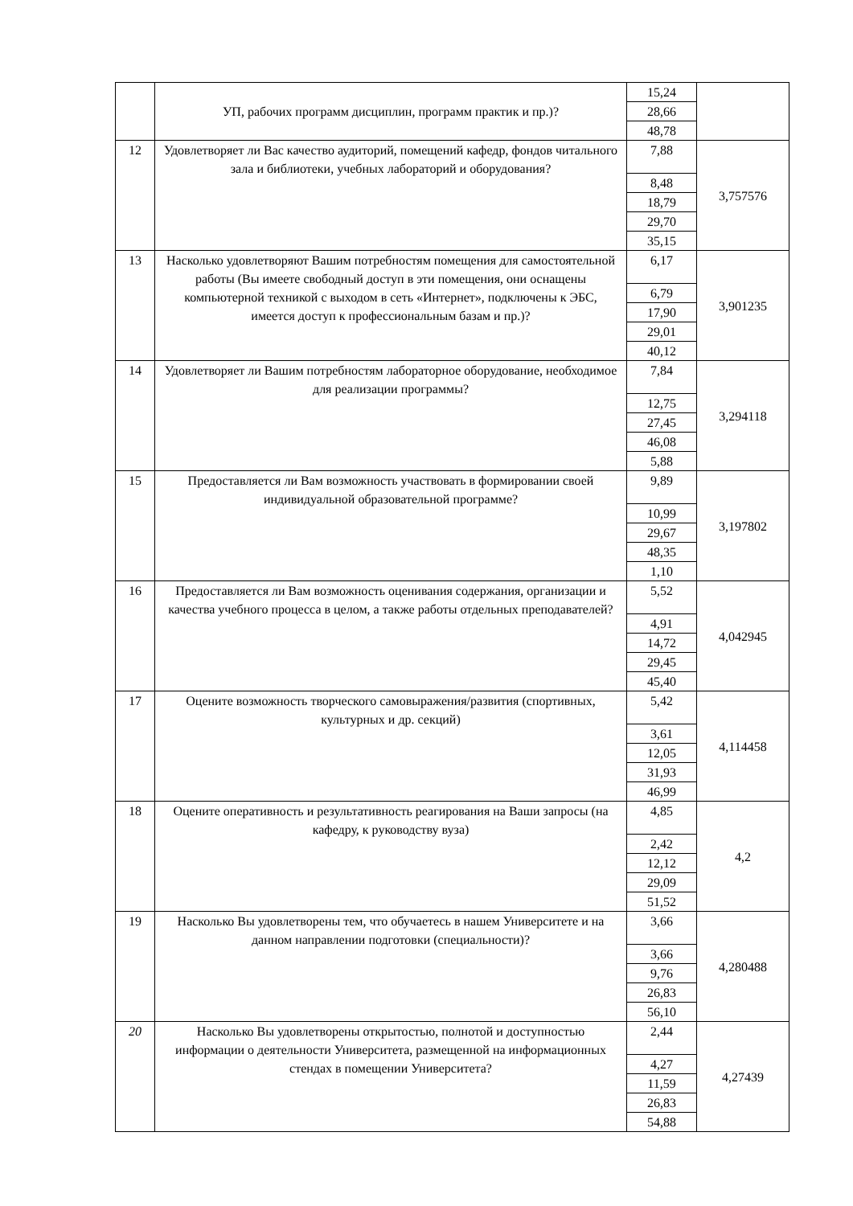| | УП, рабочих программ дисциплин, программ практик и пр.)? | 15,24 | |
| | | 28,66 | |
| | | 48,78 | |
| 12 | Удовлетворяет ли Вас качество аудиторий, помещений кафедр, фондов читального зала и библиотеки, учебных лабораторий и оборудования? | 7,88 | 3,757576 |
| | | 8,48 | |
| | | 18,79 | |
| | | 29,70 | |
| | | 35,15 | |
| 13 | Насколько удовлетворяют Вашим потребностям помещения для самостоятельной работы (Вы имеете свободный доступ в эти помещения, они оснащены компьютерной техникой с выходом в сеть «Интернет», подключены к ЭБС, имеется доступ к профессиональным базам и пр.)? | 6,17 | 3,901235 |
| | | 6,79 | |
| | | 17,90 | |
| | | 29,01 | |
| | | 40,12 | |
| 14 | Удовлетворяет ли Вашим потребностям лабораторное оборудование, необходимое для реализации программы? | 7,84 | 3,294118 |
| | | 12,75 | |
| | | 27,45 | |
| | | 46,08 | |
| | | 5,88 | |
| 15 | Предоставляется ли Вам возможность участвовать в формировании своей индивидуальной образовательной программе? | 9,89 | 3,197802 |
| | | 10,99 | |
| | | 29,67 | |
| | | 48,35 | |
| | | 1,10 | |
| 16 | Предоставляется ли Вам возможность оценивания содержания, организации и качества учебного процесса в целом, а также работы отдельных преподавателей? | 5,52 | 4,042945 |
| | | 4,91 | |
| | | 14,72 | |
| | | 29,45 | |
| | | 45,40 | |
| 17 | Оцените возможность творческого самовыражения/развития (спортивных, культурных и др. секций) | 5,42 | 4,114458 |
| | | 3,61 | |
| | | 12,05 | |
| | | 31,93 | |
| | | 46,99 | |
| 18 | Оцените оперативность и результативность реагирования на Ваши запросы (на кафедру, к руководству вуза) | 4,85 | 4,2 |
| | | 2,42 | |
| | | 12,12 | |
| | | 29,09 | |
| | | 51,52 | |
| 19 | Насколько Вы удовлетворены тем, что обучаетесь в нашем Университете и на данном направлении подготовки (специальности)? | 3,66 | 4,280488 |
| | | 3,66 | |
| | | 9,76 | |
| | | 26,83 | |
| | | 56,10 | |
| 20 | Насколько Вы удовлетворены открытостью, полнотой и доступностью информации о деятельности Университета, размещенной на информационных стендах в помещении Университета? | 2,44 | 4,27439 |
| | | 4,27 | |
| | | 11,59 | |
| | | 26,83 | |
| | | 54,88 | |